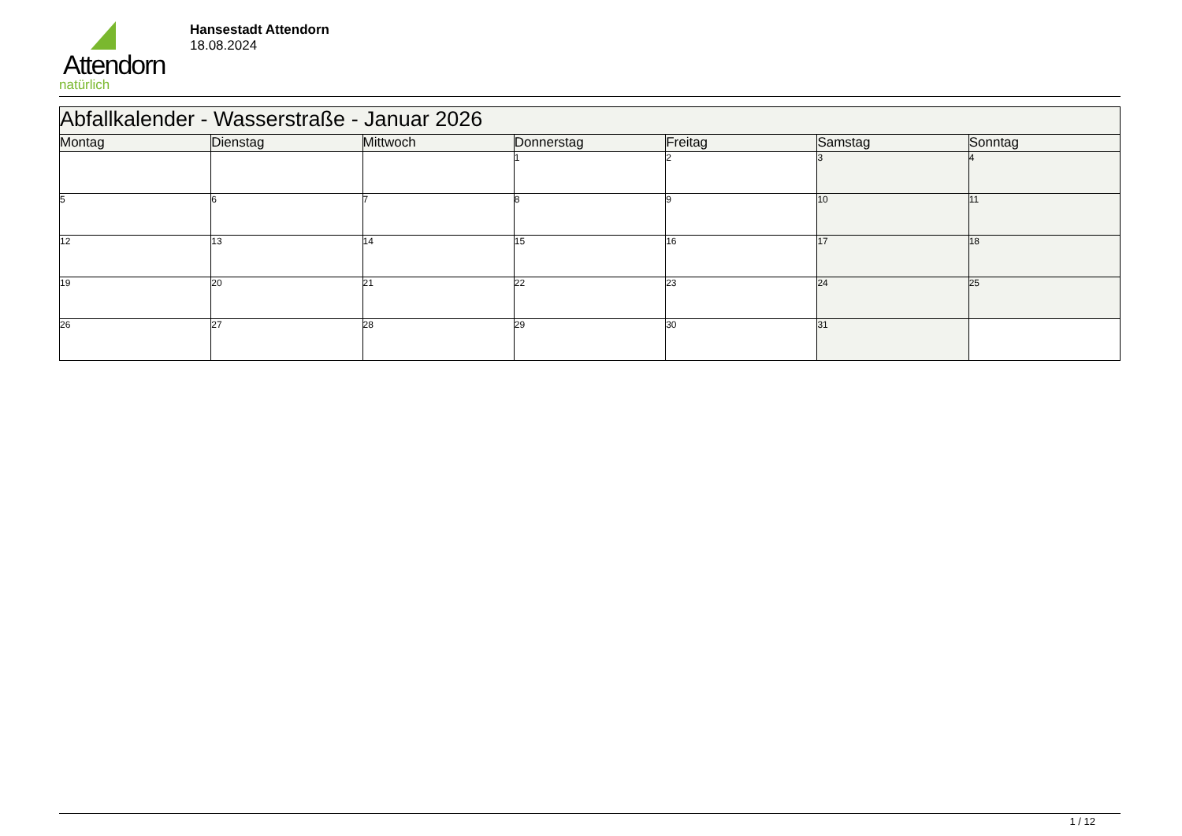Attendorn
natürlich
Hansestadt Attendorn
18.08.2024
| Abfallkalender - Wasserstraße - Januar 2026 | | | | | | |
| Montag | Dienstag | Mittwoch | Donnerstag | Freitag | Samstag | Sonntag |
| | | | 1 | 2 | 3 | 4 |
| 5 | 6 | 7 | 8 | 9 | 10 | 11 |
| 12 | 13 | 14 | 15 | 16 | 17 | 18 |
| 19 | 20 | 21 | 22 | 23 | 24 | 25 |
| 26 | 27 | 28 | 29 | 30 | 31 | |
1 / 12